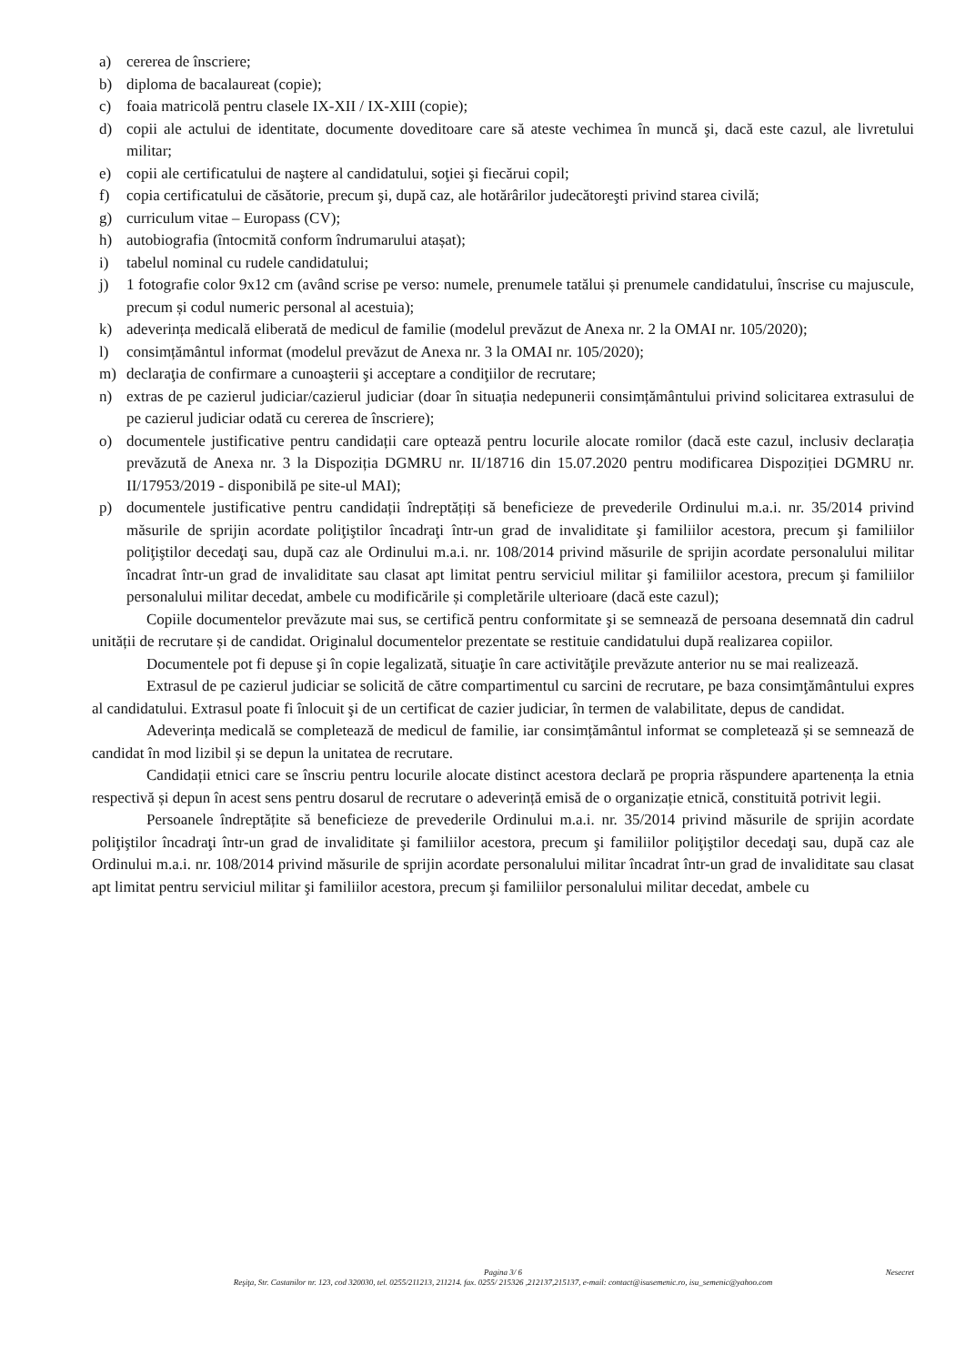a) cererea de înscriere;
b) diploma de bacalaureat (copie);
c) foaia matricolă pentru clasele IX-XII / IX-XIII (copie);
d) copii ale actului de identitate, documente doveditoare care să ateste vechimea în muncă şi, dacă este cazul, ale livretului militar;
e) copii ale certificatului de naştere al candidatului, soţiei şi fiecărui copil;
f) copia certificatului de căsătorie, precum şi, după caz, ale hotărârilor judecătoreşti privind starea civilă;
g) curriculum vitae – Europass (CV);
h) autobiografia (întocmită conform îndrumarului atașat);
i) tabelul nominal cu rudele candidatului;
j) 1 fotografie color 9x12 cm (având scrise pe verso: numele, prenumele tatălui și prenumele candidatului, înscrise cu majuscule, precum și codul numeric personal al acestuia);
k) adeverința medicală eliberată de medicul de familie (modelul prevăzut de Anexa nr. 2 la OMAI nr. 105/2020);
l) consimțământul informat (modelul prevăzut de Anexa nr. 3 la OMAI nr. 105/2020);
m) declaraţia de confirmare a cunoaşterii şi acceptare a condiţiilor de recrutare;
n) extras de pe cazierul judiciar/cazierul judiciar (doar în situația nedepunerii consimțământului privind solicitarea extrasului de pe cazierul judiciar odată cu cererea de înscriere);
o) documentele justificative pentru candidații care optează pentru locurile alocate romilor (dacă este cazul, inclusiv declarația prevăzută de Anexa nr. 3 la Dispoziția DGMRU nr. II/18716 din 15.07.2020 pentru modificarea Dispoziției DGMRU nr. II/17953/2019 - disponibilă pe site-ul MAI);
p) documentele justificative pentru candidații îndreptățiți să beneficieze de prevederile Ordinului m.a.i. nr. 35/2014 privind măsurile de sprijin acordate poliţiştilor încadraţi într-un grad de invaliditate şi familiilor acestora, precum şi familiilor poliţiştilor decedaţi sau, după caz ale Ordinului m.a.i. nr. 108/2014 privind măsurile de sprijin acordate personalului militar încadrat într-un grad de invaliditate sau clasat apt limitat pentru serviciul militar şi familiilor acestora, precum şi familiilor personalului militar decedat, ambele cu modificările și completările ulterioare (dacă este cazul);
Copiile documentelor prevăzute mai sus, se certifică pentru conformitate şi se semnează de persoana desemnată din cadrul unității de recrutare și de candidat. Originalul documentelor prezentate se restituie candidatului după realizarea copiilor.
Documentele pot fi depuse şi în copie legalizată, situaţie în care activităţile prevăzute anterior nu se mai realizează.
Extrasul de pe cazierul judiciar se solicită de către compartimentul cu sarcini de recrutare, pe baza consimţământului expres al candidatului. Extrasul poate fi înlocuit şi de un certificat de cazier judiciar, în termen de valabilitate, depus de candidat.
Adeverința medicală se completează de medicul de familie, iar consimțământul informat se completează și se semnează de candidat în mod lizibil și se depun la unitatea de recrutare.
Candidații etnici care se înscriu pentru locurile alocate distinct acestora declară pe propria răspundere apartenența la etnia respectivă și depun în acest sens pentru dosarul de recrutare o adeverință emisă de o organizație etnică, constituită potrivit legii.
Persoanele îndreptățite să beneficieze de prevederile Ordinului m.a.i. nr. 35/2014 privind măsurile de sprijin acordate poliţiştilor încadraţi într-un grad de invaliditate şi familiilor acestora, precum şi familiilor poliţiştilor decedaţi sau, după caz ale Ordinului m.a.i. nr. 108/2014 privind măsurile de sprijin acordate personalului militar încadrat într-un grad de invaliditate sau clasat apt limitat pentru serviciul militar şi familiilor acestora, precum şi familiilor personalului militar decedat, ambele cu
Pagina 3/ 6 Nesecret
Reşiţa, Str. Castanilor nr. 123, cod 320030, tel. 0255/211213, 211214. fax. 0255/ 215326 ,212137,215137, e-mail: contact@isusemenic.ro, isu_semenic@yahoo.com